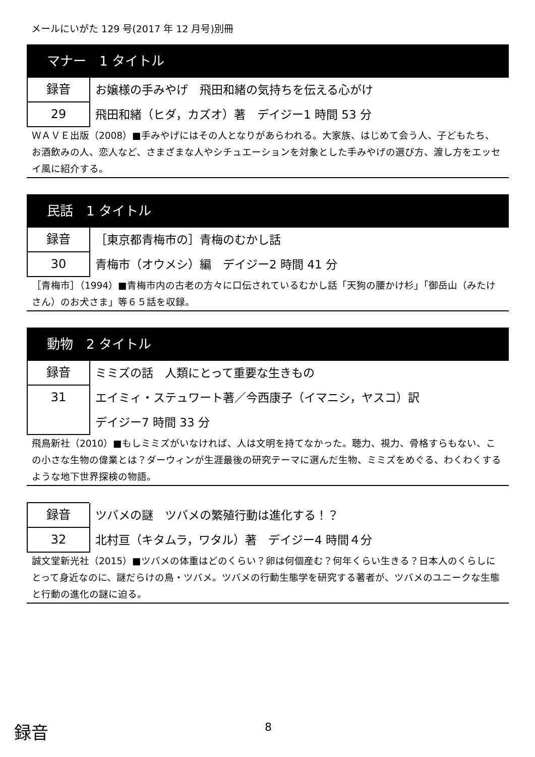メールにいがた 129 号(2017 年 12 月号)別冊
マナー　1 タイトル
録音
29
お嬢様の手みやげ　飛田和緒の気持ちを伝える心がけ
飛田和緒（ヒダ，カズオ）著　デイジー1 時間 53 分
ＷＡＶＥ出版（2008）■手みやげにはその人となりがあらわれる。大家族、はじめて会う人、子どもたち、お酒飲みの人、恋人など、さまざまな人やシチュエーションを対象とした手みやげの選び方、渡し方をエッセイ風に紹介する。
民話　1 タイトル
録音
30
［東京都青梅市の］青梅のむかし話
青梅市（オウメシ）編　デイジー2 時間 41 分
［青梅市］（1994）■青梅市内の古老の方々に口伝されているむかし話「天狗の腰かけ杉」「御岳山（みたけさん）のお犬さま」等６５話を収録。
動物　2 タイトル
録音
31
ミミズの話　人類にとって重要な生きもの
エイミィ・ステュワート著／今西康子（イマニシ，ヤスコ）訳
デイジー7 時間 33 分
飛鳥新社（2010）■もしミミズがいなければ、人は文明を持てなかった。聴力、視力、骨格すらもない、この小さな生物の偉業とは？ダーウィンが生涯最後の研究テーマに選んだ生物、ミミズをめぐる、わくわくするような地下世界探検の物語。
録音
32
ツバメの謎　ツバメの繁殖行動は進化する！？
北村亘（キタムラ，ワタル）著　デイジー4 時間４分
誠文堂新光社（2015）■ツバメの体重はどのくらい？卵は何個産む？何年くらい生きる？日本人のくらしにとって身近なのに、謎だらけの鳥・ツバメ。ツバメの行動生態学を研究する著者が、ツバメのユニークな生態と行動の進化の謎に迫る。
録音 8